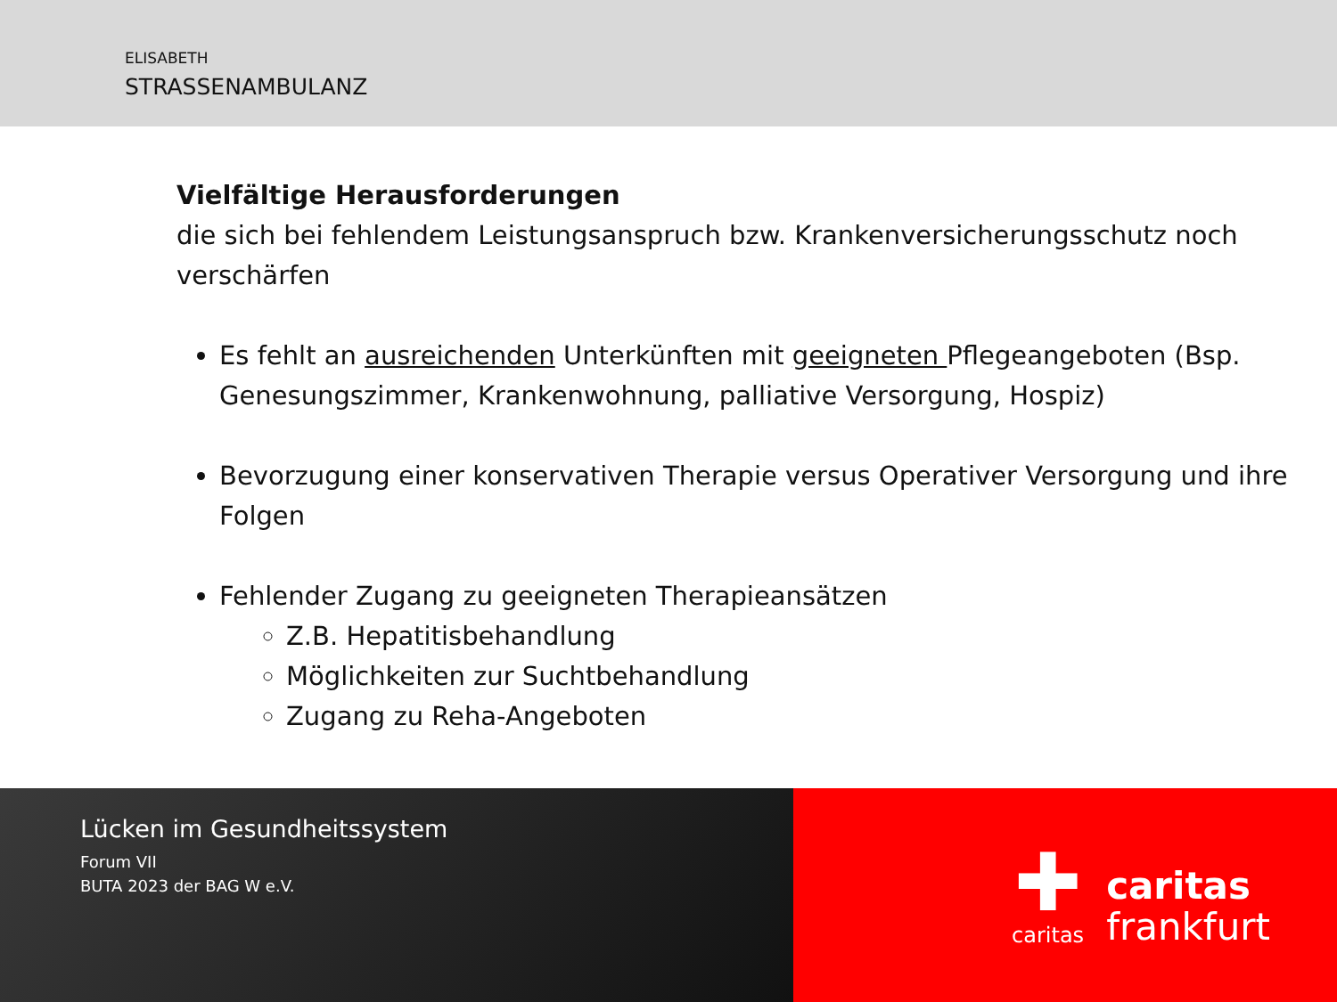ELISABETH
STRASSENAMBULANZ
Vielfältige Herausforderungen
die sich bei fehlendem Leistungsanspruch bzw. Krankenversicherungsschutz noch verschärfen
Es fehlt an ausreichenden Unterkünften mit geeigneten Pflegeangeboten (Bsp. Genesungszimmer, Krankenwohnung, palliative Versorgung, Hospiz)
Bevorzugung einer konservativen Therapie versus Operativer Versorgung und ihre Folgen
Fehlender Zugang zu geeigneten Therapieansätzen
Z.B. Hepatitisbehandlung
Möglichkeiten zur Suchtbehandlung
Zugang zu Reha-Angeboten
Lücken im Gesundheitssystem
Forum VII
BUTA 2023 der BAG W e.V.
✚
caritas
caritas
frankfurt